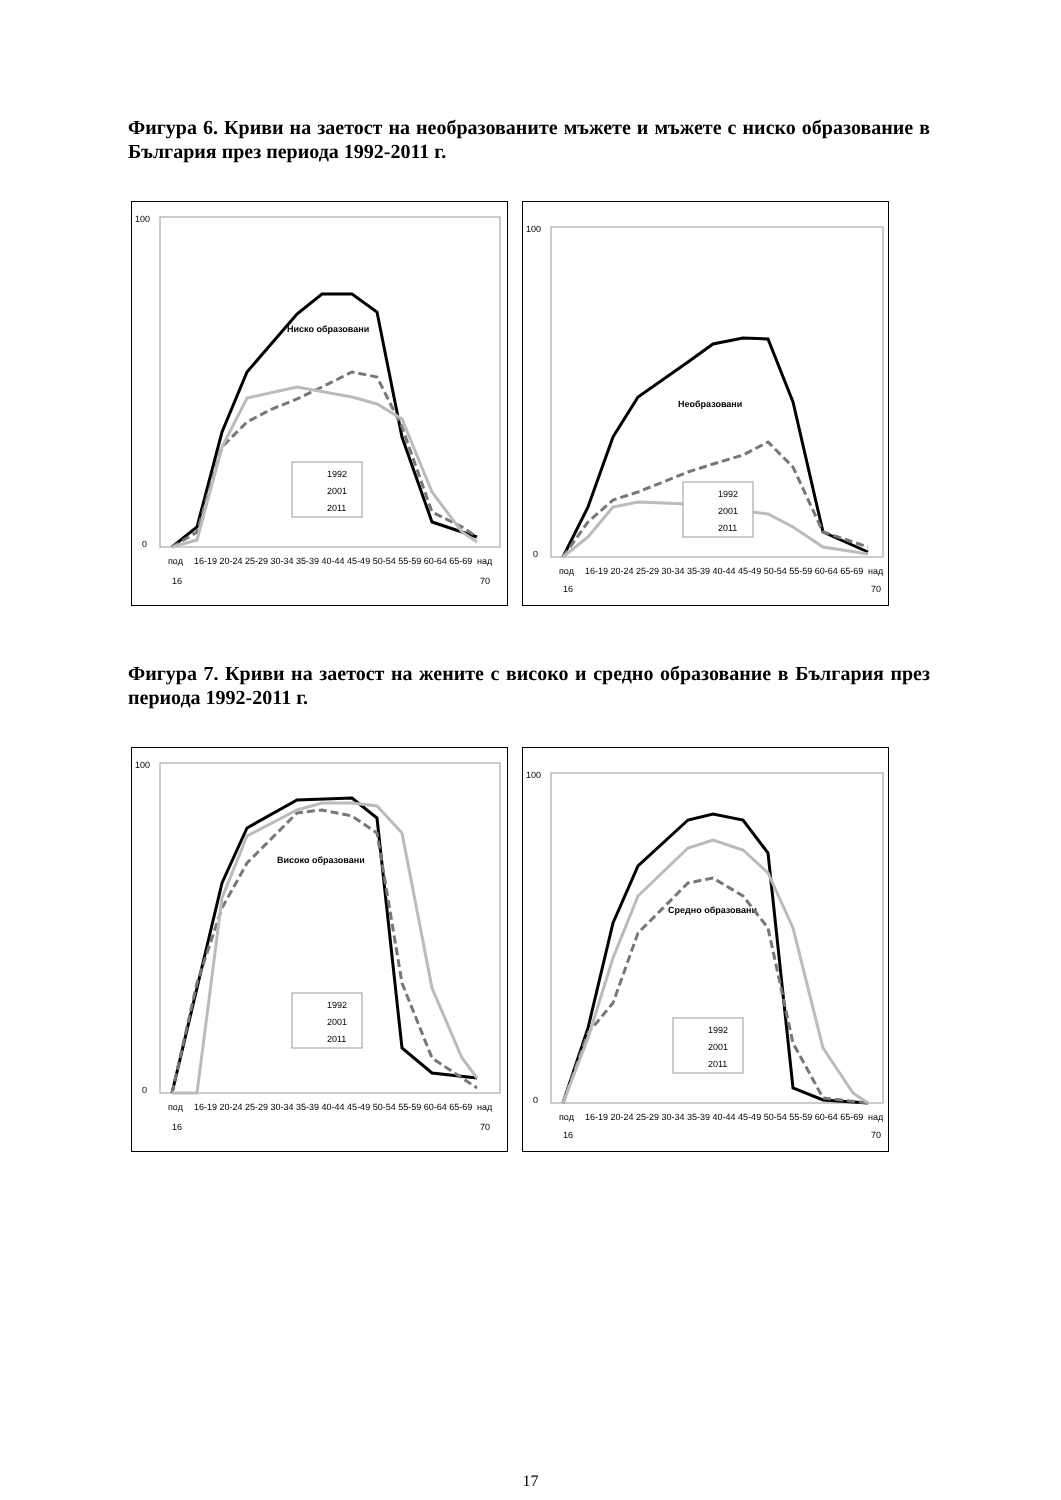Фигура 6. Криви на заетост на необразованите мъжете и мъжете с ниско образование в България през периода 1992-2011 г.
100
0
Ниско образовани
1992
2001
2011
под
16-19 20-24 25-29 30-34 35-39 40-44 45-49 50-54 55-59 60-64 65-69
над
16
70
100
0
Необразовани
1992
2001
2011
под
16-19 20-24 25-29 30-34 35-39 40-44 45-49 50-54 55-59 60-64 65-69
над
16
70
Фигура 7. Криви на заетост на жените с високо и средно образование в България през периода 1992-2011 г.
100
0
Високо образовани
1992
2001
2011
под
16-19 20-24 25-29 30-34 35-39 40-44 45-49 50-54 55-59 60-64 65-69
над
16
70
100
0
Средно образовани
1992
2001
2011
под
16-19 20-24 25-29 30-34 35-39 40-44 45-49 50-54 55-59 60-64 65-69
над
16
70
17